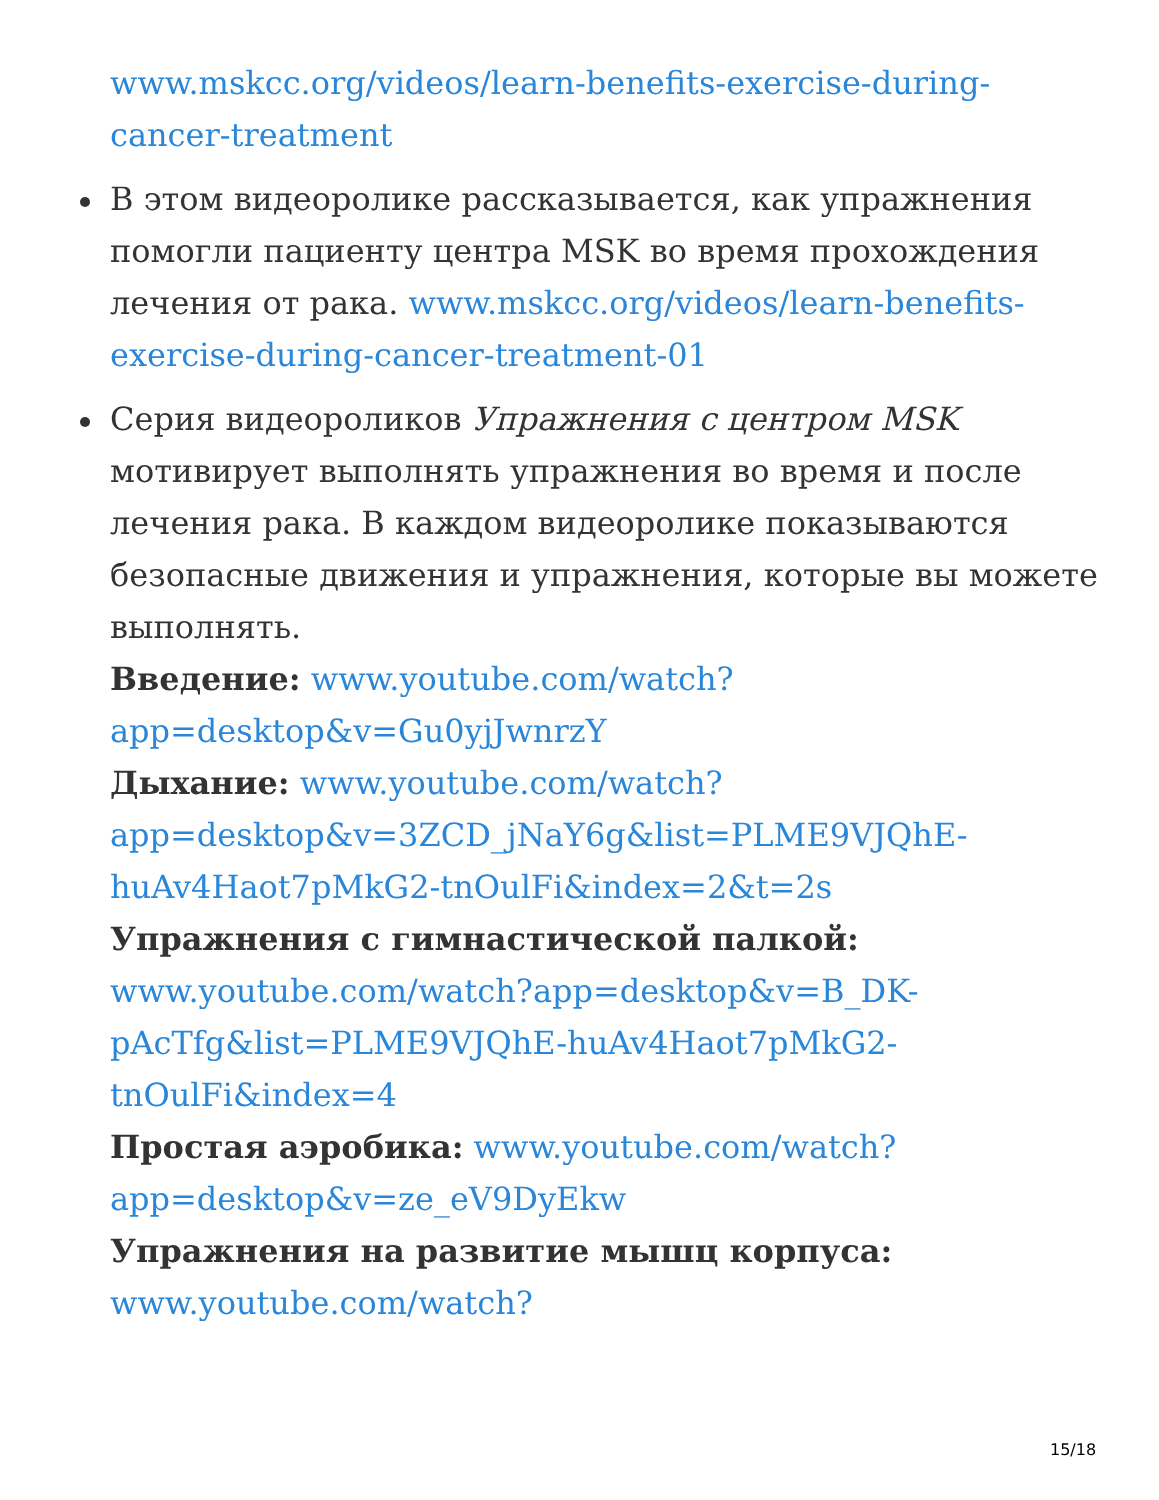www.mskcc.org/videos/learn-benefits-exercise-during-cancer-treatment
В этом видеоролике рассказывается, как упражнения помогли пациенту центра MSK во время прохождения лечения от рака. www.mskcc.org/videos/learn-benefits-exercise-during-cancer-treatment-01
Серия видеороликов Упражнения с центром MSK мотивирует выполнять упражнения во время и после лечения рака. В каждом видеоролике показываются безопасные движения и упражнения, которые вы можете выполнять.
Введение: www.youtube.com/watch?app=desktop&v=Gu0yjJwnrzY
Дыхание: www.youtube.com/watch?app=desktop&v=3ZCD_jNaY6g&list=PLME9VJQhE-huAv4Haot7pMkG2-tnOulFi&index=2&t=2s
Упражнения с гимнастической палкой: www.youtube.com/watch?app=desktop&v=B_DK-pAcTfg&list=PLME9VJQhE-huAv4Haot7pMkG2-tnOulFi&index=4
Простая аэробика: www.youtube.com/watch?app=desktop&v=ze_eV9DyEkw
Упражнения на развитие мышц корпуса: www.youtube.com/watch?
15/18